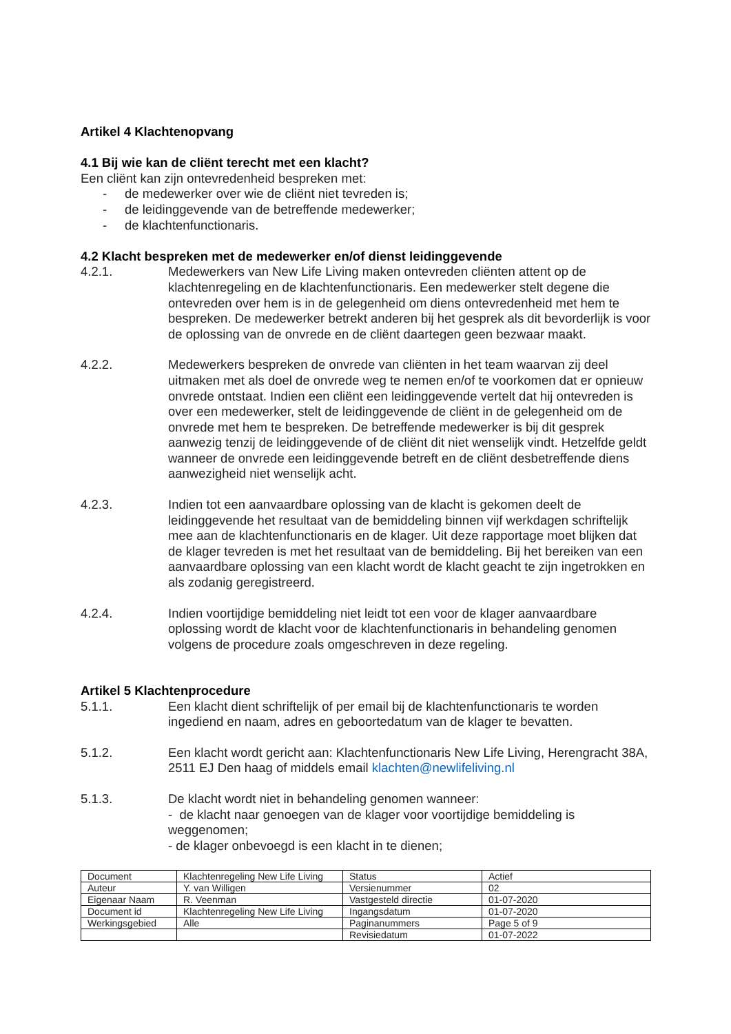Artikel 4 Klachtenopvang
4.1 Bij wie kan de cliënt terecht met een klacht?
Een cliënt kan zijn ontevredenheid bespreken met:
- de medewerker over wie de cliënt niet tevreden is;
- de leidinggevende van de betreffende medewerker;
- de klachtenfunctionaris.
4.2 Klacht bespreken met de medewerker en/of dienst leidinggevende
4.2.1. Medewerkers van New Life Living maken ontevreden cliënten attent op de klachtenregeling en de klachtenfunctionaris. Een medewerker stelt degene die ontevreden over hem is in de gelegenheid om diens ontevredenheid met hem te bespreken. De medewerker betrekt anderen bij het gesprek als dit bevorderlijk is voor de oplossing van de onvrede en de cliënt daartegen geen bezwaar maakt.
4.2.2. Medewerkers bespreken de onvrede van cliënten in het team waarvan zij deel uitmaken met als doel de onvrede weg te nemen en/of te voorkomen dat er opnieuw onvrede ontstaat. Indien een cliënt een leidinggevende vertelt dat hij ontevreden is over een medewerker, stelt de leidinggevende de cliënt in de gelegenheid om de onvrede met hem te bespreken. De betreffende medewerker is bij dit gesprek aanwezig tenzij de leidinggevende of de cliënt dit niet wenselijk vindt. Hetzelfde geldt wanneer de onvrede een leidinggevende betreft en de cliënt desbetreffende diens aanwezigheid niet wenselijk acht.
4.2.3. Indien tot een aanvaardbare oplossing van de klacht is gekomen deelt de leidinggevende het resultaat van de bemiddeling binnen vijf werkdagen schriftelijk mee aan de klachtenfunctionaris en de klager. Uit deze rapportage moet blijken dat de klager tevreden is met het resultaat van de bemiddeling. Bij het bereiken van een aanvaardbare oplossing van een klacht wordt de klacht geacht te zijn ingetrokken en als zodanig geregistreerd.
4.2.4. Indien voortijdige bemiddeling niet leidt tot een voor de klager aanvaardbare oplossing wordt de klacht voor de klachtenfunctionaris in behandeling genomen volgens de procedure zoals omgeschreven in deze regeling.
Artikel 5 Klachtenprocedure
5.1.1. Een klacht dient schriftelijk of per email bij de klachtenfunctionaris te worden ingediend en naam, adres en geboortedatum van de klager te bevatten.
5.1.2. Een klacht wordt gericht aan: Klachtenfunctionaris New Life Living, Herengracht 38A, 2511 EJ Den haag of middels email klachten@newlifeliving.nl
5.1.3. De klacht wordt niet in behandeling genomen wanneer:
- de klacht naar genoegen van de klager voor voortijdige bemiddeling is weggenomen;
- de klager onbevoegd is een klacht in te dienen;
| Document | Klachtenregeling New Life Living | Status | Actief |
| Auteur | Y. van Willigen | Versienummer | 02 |
| Eigenaar Naam | R. Veenman | Vastgesteld directie | 01-07-2020 |
| Document id | Klachtenregeling New Life Living | Ingangsdatum | 01-07-2020 |
| Werkingsgebied | Alle | Paginanummers | Page 5 of 9 |
| | | Revisiedatum | 01-07-2022 |